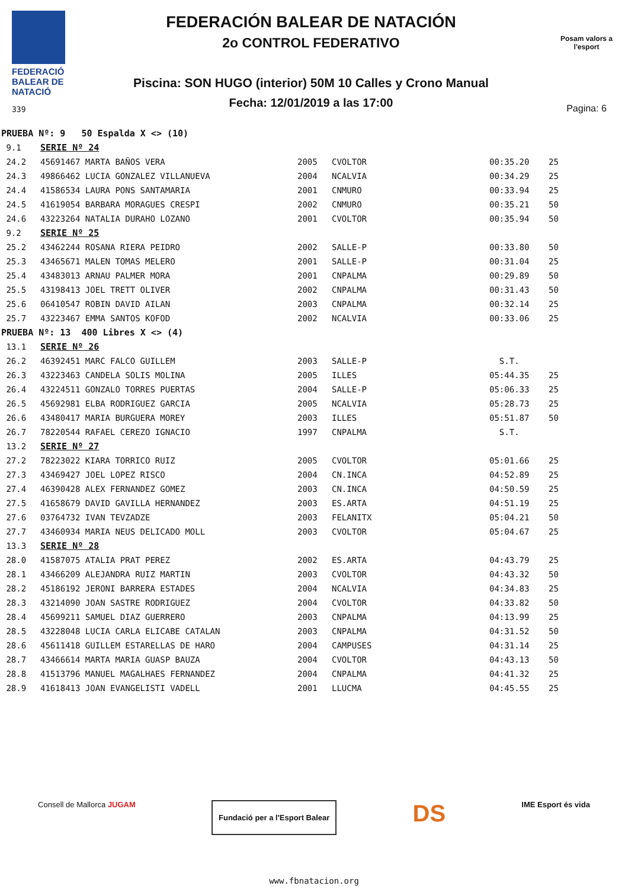FEDERACIÓ BALEAR DE NATACIÓ
339
FEDERACIÓN BALEAR DE NATACIÓN
2o CONTROL FEDERATIVO
Piscina: SON HUGO (interior) 50M 10 Calles y Crono Manual
Fecha: 12/01/2019 a las 17:00
Posam valors a l'esport
Pagina: 6
| PRUEBA Nº: 9 50 Espalda X <> (10) | | | | | |
| 9.1 | SERIE Nº 24 | | | | |
| 24.2 | 45691467 MARTA BAÑOS VERA | 2005 | CVOLTOR | 00:35.20 | 25 |
| 24.3 | 49866462 LUCIA GONZALEZ VILLANUEVA | 2004 | NCALVIA | 00:34.29 | 25 |
| 24.4 | 41586534 LAURA PONS SANTAMARIA | 2001 | CNMURO | 00:33.94 | 25 |
| 24.5 | 41619054 BARBARA MORAGUES CRESPI | 2002 | CNMURO | 00:35.21 | 50 |
| 24.6 | 43223264 NATALIA DURAHO LOZANO | 2001 | CVOLTOR | 00:35.94 | 50 |
| 9.2 | SERIE Nº 25 | | | | |
| 25.2 | 43462244 ROSANA RIERA PEIDRO | 2002 | SALLE-P | 00:33.80 | 50 |
| 25.3 | 43465671 MALEN TOMAS MELERO | 2001 | SALLE-P | 00:31.04 | 25 |
| 25.4 | 43483013 ARNAU PALMER MORA | 2001 | CNPALMA | 00:29.89 | 50 |
| 25.5 | 43198413 JOEL TRETT OLIVER | 2002 | CNPALMA | 00:31.43 | 50 |
| 25.6 | 06410547 ROBIN DAVID AILAN | 2003 | CNPALMA | 00:32.14 | 25 |
| 25.7 | 43223467 EMMA SANTOS KOFOD | 2002 | NCALVIA | 00:33.06 | 25 |
| PRUEBA Nº: 13 400 Libres X <> (4) | | | | | |
| 13.1 | SERIE Nº 26 | | | | |
| 26.2 | 46392451 MARC FALCO GUILLEM | 2003 | SALLE-P | S.T. | |
| 26.3 | 43223463 CANDELA SOLIS MOLINA | 2005 | ILLES | 05:44.35 | 25 |
| 26.4 | 43224511 GONZALO TORRES PUERTAS | 2004 | SALLE-P | 05:06.33 | 25 |
| 26.5 | 45692981 ELBA RODRIGUEZ GARCIA | 2005 | NCALVIA | 05:28.73 | 25 |
| 26.6 | 43480417 MARIA BURGUERA MOREY | 2003 | ILLES | 05:51.87 | 50 |
| 26.7 | 78220544 RAFAEL CEREZO IGNACIO | 1997 | CNPALMA | S.T. | |
| 13.2 | SERIE Nº 27 | | | | |
| 27.2 | 78223022 KIARA TORRICO RUIZ | 2005 | CVOLTOR | 05:01.66 | 25 |
| 27.3 | 43469427 JOEL LOPEZ RISCO | 2004 | CN.INCA | 04:52.89 | 25 |
| 27.4 | 46390428 ALEX FERNANDEZ GOMEZ | 2003 | CN.INCA | 04:50.59 | 25 |
| 27.5 | 41658679 DAVID GAVILLA HERNANDEZ | 2003 | ES.ARTA | 04:51.19 | 25 |
| 27.6 | 03764732 IVAN TEVZADZE | 2003 | FELANITX | 05:04.21 | 50 |
| 27.7 | 43460934 MARIA NEUS DELICADO MOLL | 2003 | CVOLTOR | 05:04.67 | 25 |
| 13.3 | SERIE Nº 28 | | | | |
| 28.0 | 41587075 ATALIA PRAT PEREZ | 2002 | ES.ARTA | 04:43.79 | 25 |
| 28.1 | 43466209 ALEJANDRA RUIZ MARTIN | 2003 | CVOLTOR | 04:43.32 | 50 |
| 28.2 | 45186192 JERONI BARRERA ESTADES | 2004 | NCALVIA | 04:34.83 | 25 |
| 28.3 | 43214090 JOAN SASTRE RODRIGUEZ | 2004 | CVOLTOR | 04:33.82 | 50 |
| 28.4 | 45699211 SAMUEL DIAZ GUERRERO | 2003 | CNPALMA | 04:13.99 | 25 |
| 28.5 | 43228048 LUCIA CARLA ELICABE CATALAN | 2003 | CNPALMA | 04:31.52 | 50 |
| 28.6 | 45611418 GUILLEM ESTARELLAS DE HARO | 2004 | CAMPUSES | 04:31.14 | 25 |
| 28.7 | 43466614 MARTA MARIA GUASP BAUZA | 2004 | CVOLTOR | 04:43.13 | 50 |
| 28.8 | 41513796 MANUEL MAGALHAES FERNANDEZ | 2004 | CNPALMA | 04:41.32 | 25 |
| 28.9 | 41618413 JOAN EVANGELISTI VADELL | 2001 | LLUCMA | 04:45.55 | 25 |
Consell de Mallorca JUGAM
Fundació per a l'Esport Balear
DS
IME Esport és vida
www.fbnatacion.org